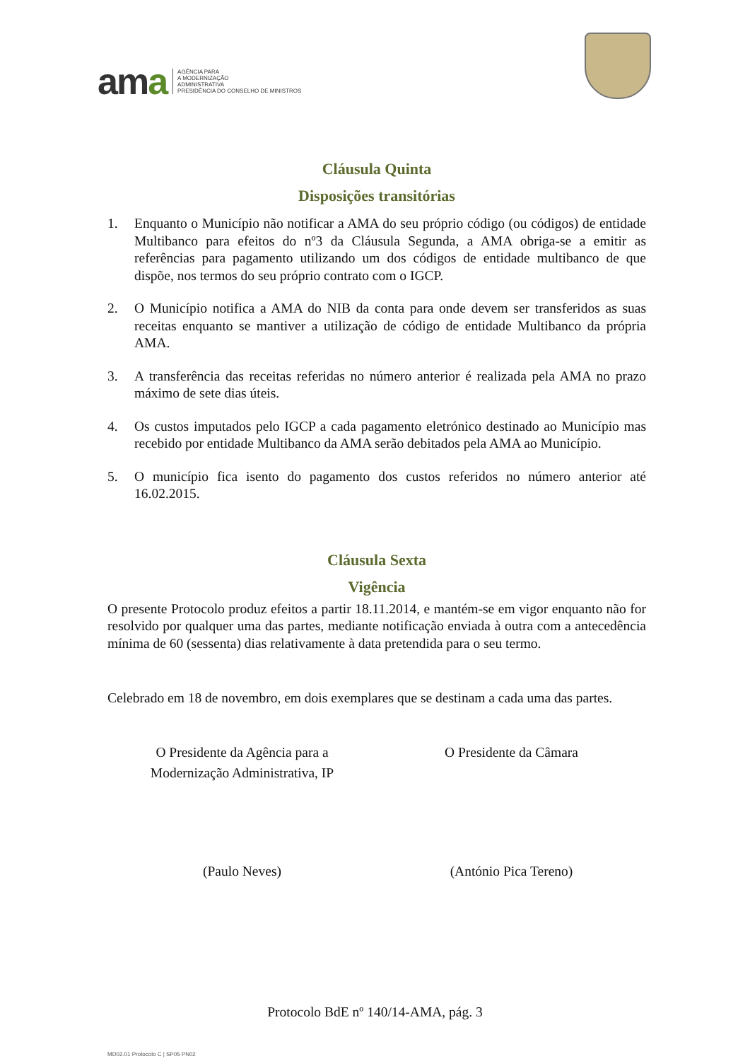ama
AGÊNCIA PARA
A MODERNIZAÇÃO
ADMINISTRATIVA
PRESIDÊNCIA DO CONSELHO DE MINISTROS
Cláusula Quinta
Disposições transitórias
1. Enquanto o Município não notificar a AMA do seu próprio código (ou códigos) de entidade Multibanco para efeitos do nº3 da Cláusula Segunda, a AMA obriga-se a emitir as referências para pagamento utilizando um dos códigos de entidade multibanco de que dispõe, nos termos do seu próprio contrato com o IGCP.
2. O Município notifica a AMA do NIB da conta para onde devem ser transferidos as suas receitas enquanto se mantiver a utilização de código de entidade Multibanco da própria AMA.
3. A transferência das receitas referidas no número anterior é realizada pela AMA no prazo máximo de sete dias úteis.
4. Os custos imputados pelo IGCP a cada pagamento eletrónico destinado ao Município mas recebido por entidade Multibanco da AMA serão debitados pela AMA ao Município.
5. O município fica isento do pagamento dos custos referidos no número anterior até 16.02.2015.
Cláusula Sexta
Vigência
O presente Protocolo produz efeitos a partir 18.11.2014, e mantém-se em vigor enquanto não for resolvido por qualquer uma das partes, mediante notificação enviada à outra com a antecedência mínima de 60 (sessenta) dias relativamente à data pretendida para o seu termo.
Celebrado em 18 de novembro, em dois exemplares que se destinam a cada uma das partes.
O Presidente da Agência para a
Modernização Administrativa, IP
O Presidente da Câmara
(Paulo Neves) (António Pica Tereno)
Protocolo BdE nº 140/14-AMA, pág. 3
MD02.01 Protocolo C | SP05 PN02